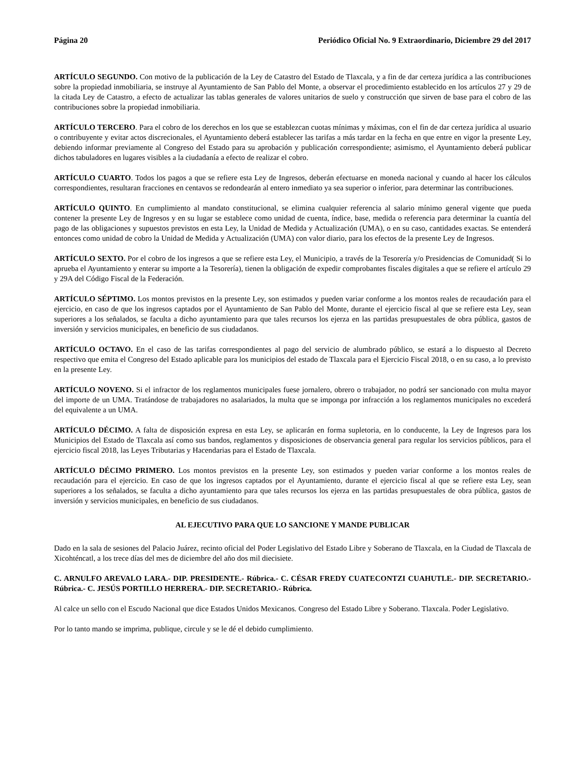Página 20 Periódico Oficial No. 9 Extraordinario, Diciembre 29 del 2017
ARTÍCULO SEGUNDO. Con motivo de la publicación de la Ley de Catastro del Estado de Tlaxcala, y a fin de dar certeza jurídica a las contribuciones sobre la propiedad inmobiliaria, se instruye al Ayuntamiento de San Pablo del Monte, a observar el procedimiento establecido en los artículos 27 y 29 de la citada Ley de Catastro, a efecto de actualizar las tablas generales de valores unitarios de suelo y construcción que sirven de base para el cobro de las contribuciones sobre la propiedad inmobiliaria.
ARTÍCULO TERCERO. Para el cobro de los derechos en los que se establezcan cuotas mínimas y máximas, con el fin de dar certeza jurídica al usuario o contribuyente y evitar actos discrecionales, el Ayuntamiento deberá establecer las tarifas a más tardar en la fecha en que entre en vigor la presente Ley, debiendo informar previamente al Congreso del Estado para su aprobación y publicación correspondiente; asimismo, el Ayuntamiento deberá publicar dichos tabuladores en lugares visibles a la ciudadanía a efecto de realizar el cobro.
ARTÍCULO CUARTO. Todos los pagos a que se refiere esta Ley de Ingresos, deberán efectuarse en moneda nacional y cuando al hacer los cálculos correspondientes, resultaran fracciones en centavos se redondearán al entero inmediato ya sea superior o inferior, para determinar las contribuciones.
ARTÍCULO QUINTO. En cumplimiento al mandato constitucional, se elimina cualquier referencia al salario mínimo general vigente que pueda contener la presente Ley de Ingresos y en su lugar se establece como unidad de cuenta, índice, base, medida o referencia para determinar la cuantía del pago de las obligaciones y supuestos previstos en esta Ley, la Unidad de Medida y Actualización (UMA), o en su caso, cantidades exactas. Se entenderá entonces como unidad de cobro la Unidad de Medida y Actualización (UMA) con valor diario, para los efectos de la presente Ley de Ingresos.
ARTÍCULO SEXTO. Por el cobro de los ingresos a que se refiere esta Ley, el Municipio, a través de la Tesorería y/o Presidencias de Comunidad( Si lo aprueba el Ayuntamiento y enterar su importe a la Tesorería), tienen la obligación de expedir comprobantes fiscales digitales a que se refiere el artículo 29 y 29A del Código Fiscal de la Federación.
ARTÍCULO SÉPTIMO. Los montos previstos en la presente Ley, son estimados y pueden variar conforme a los montos reales de recaudación para el ejercicio, en caso de que los ingresos captados por el Ayuntamiento de San Pablo del Monte, durante el ejercicio fiscal al que se refiere esta Ley, sean superiores a los señalados, se faculta a dicho ayuntamiento para que tales recursos los ejerza en las partidas presupuestales de obra pública, gastos de inversión y servicios municipales, en beneficio de sus ciudadanos.
ARTÍCULO OCTAVO. En el caso de las tarifas correspondientes al pago del servicio de alumbrado público, se estará a lo dispuesto al Decreto respectivo que emita el Congreso del Estado aplicable para los municipios del estado de Tlaxcala para el Ejercicio Fiscal 2018, o en su caso, a lo previsto en la presente Ley.
ARTÍCULO NOVENO. Si el infractor de los reglamentos municipales fuese jornalero, obrero o trabajador, no podrá ser sancionado con multa mayor del importe de un UMA. Tratándose de trabajadores no asalariados, la multa que se imponga por infracción a los reglamentos municipales no excederá del equivalente a un UMA.
ARTÍCULO DÉCIMO. A falta de disposición expresa en esta Ley, se aplicarán en forma supletoria, en lo conducente, la Ley de Ingresos para los Municipios del Estado de Tlaxcala así como sus bandos, reglamentos y disposiciones de observancia general para regular los servicios públicos, para el ejercicio fiscal 2018, las Leyes Tributarias y Hacendarias para el Estado de Tlaxcala.
ARTÍCULO DÉCIMO PRIMERO. Los montos previstos en la presente Ley, son estimados y pueden variar conforme a los montos reales de recaudación para el ejercicio. En caso de que los ingresos captados por el Ayuntamiento, durante el ejercicio fiscal al que se refiere esta Ley, sean superiores a los señalados, se faculta a dicho ayuntamiento para que tales recursos los ejerza en las partidas presupuestales de obra pública, gastos de inversión y servicios municipales, en beneficio de sus ciudadanos.
AL EJECUTIVO PARA QUE LO SANCIONE Y MANDE PUBLICAR
Dado en la sala de sesiones del Palacio Juárez, recinto oficial del Poder Legislativo del Estado Libre y Soberano de Tlaxcala, en la Ciudad de Tlaxcala de Xicohténcatl, a los trece días del mes de diciembre del año dos mil diecisiete.
C. ARNULFO AREVALO LARA.- DIP. PRESIDENTE.- Rúbrica.- C. CÉSAR FREDY CUATECONTZI CUAHUTLE.- DIP. SECRETARIO.- Rúbrica.- C. JESÚS PORTILLO HERRERA.- DIP. SECRETARIO.- Rúbrica.
Al calce un sello con el Escudo Nacional que dice Estados Unidos Mexicanos. Congreso del Estado Libre y Soberano. Tlaxcala. Poder Legislativo.
Por lo tanto mando se imprima, publique, circule y se le dé el debido cumplimiento.